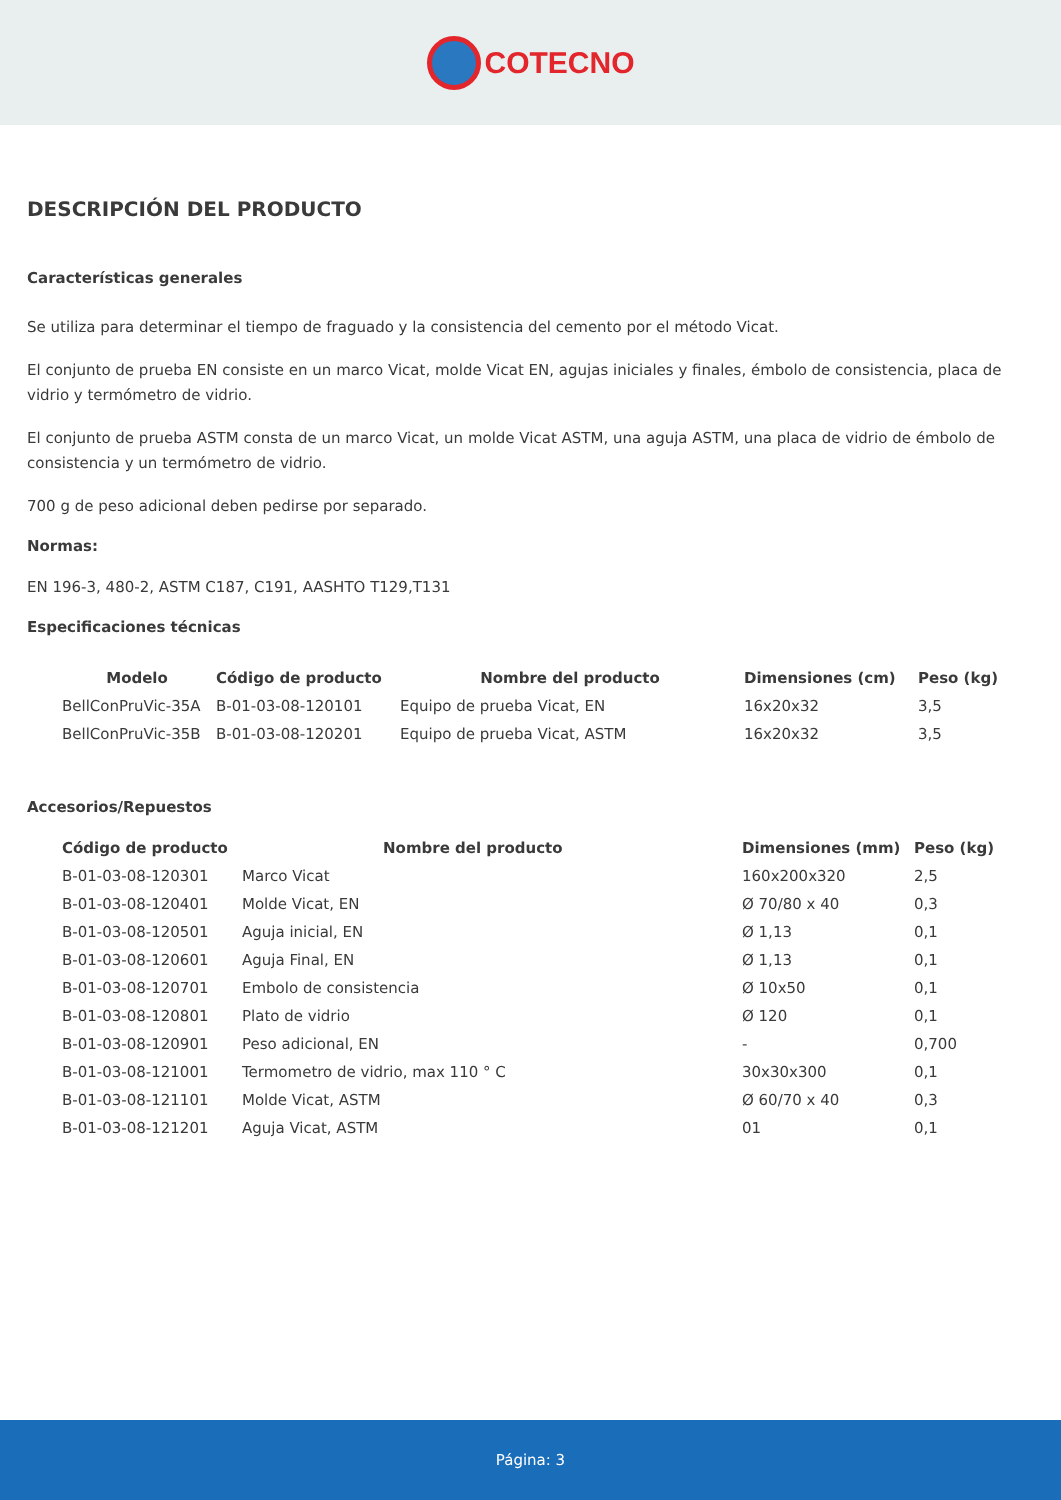COTECNO
DESCRIPCIÓN DEL PRODUCTO
Características generales
Se utiliza para determinar el tiempo de fraguado y la consistencia del cemento por el método Vicat.
El conjunto de prueba EN consiste en un marco Vicat, molde Vicat EN, agujas iniciales y finales, émbolo de consistencia, placa de vidrio y termómetro de vidrio.
El conjunto de prueba ASTM consta de un marco Vicat, un molde Vicat ASTM, una aguja ASTM, una placa de vidrio de émbolo de consistencia y un termómetro de vidrio.
700 g de peso adicional deben pedirse por separado.
Normas:
EN 196-3, 480-2, ASTM C187, C191, AASHTO T129,T131
Especificaciones técnicas
| Modelo | Código de producto | Nombre del producto | Dimensiones (cm) | Peso (kg) |
| --- | --- | --- | --- | --- |
| BellConPruVic-35A | B-01-03-08-120101 | Equipo de prueba Vicat, EN | 16x20x32 | 3,5 |
| BellConPruVic-35B | B-01-03-08-120201 | Equipo de prueba Vicat, ASTM | 16x20x32 | 3,5 |
Accesorios/Repuestos
| Código de producto Nombre del producto | | Dimensiones (mm) | Peso (kg) |
| --- | --- | --- | --- |
| B-01-03-08-120301 | Marco Vicat | 160x200x320 | 2,5 |
| B-01-03-08-120401 | Molde Vicat, EN | Ø 70/80 x 40 | 0,3 |
| B-01-03-08-120501 | Aguja inicial, EN | Ø 1,13 | 0,1 |
| B-01-03-08-120601 | Aguja Final, EN | Ø 1,13 | 0,1 |
| B-01-03-08-120701 | Embolo de consistencia | Ø 10x50 | 0,1 |
| B-01-03-08-120801 | Plato de vidrio | Ø 120 | 0,1 |
| B-01-03-08-120901 | Peso adicional, EN | - | 0,700 |
| B-01-03-08-121001 | Termometro de vidrio, max 110 ° C | 30x30x300 | 0,1 |
| B-01-03-08-121101 | Molde Vicat, ASTM | Ø 60/70 x 40 | 0,3 |
| B-01-03-08-121201 | Aguja Vicat, ASTM | 01 | 0,1 |
Página: 3